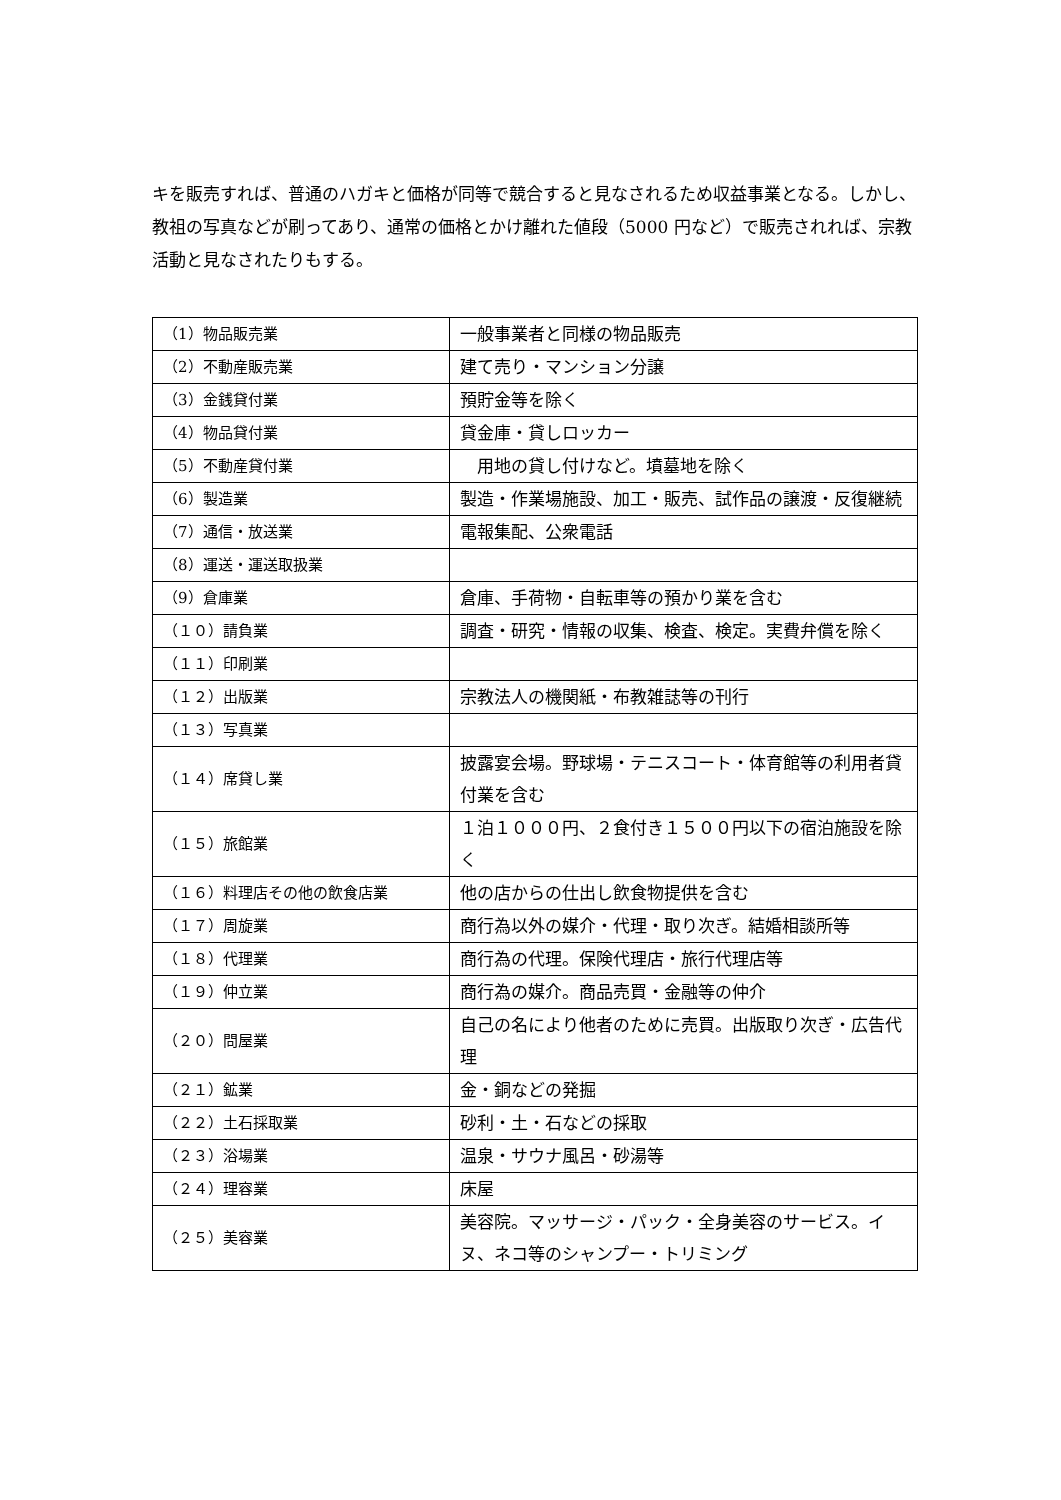キを販売すれば、普通のハガキと価格が同等で競合すると見なされるため収益事業となる。しかし、教祖の写真などが刷ってあり、通常の価格とかけ離れた値段（5000 円など）で販売されれば、宗教活動と見なされたりもする。
| （1）物品販売業 | 一般事業者と同様の物品販売 |
| （2）不動産販売業 | 建て売り・マンション分譲 |
| （3）金銭貸付業 | 預貯金等を除く |
| （4）物品貸付業 | 貸金庫・貸しロッカー |
| （5）不動産貸付業 | 用地の貸し付けなど。墳墓地を除く |
| （6）製造業 | 製造・作業場施設、加工・販売、試作品の譲渡・反復継続 |
| （7）通信・放送業 | 電報集配、公衆電話 |
| （8）運送・運送取扱業 | |
| （9）倉庫業 | 倉庫、手荷物・自転車等の預かり業を含む |
| （１０）請負業 | 調査・研究・情報の収集、検査、検定。実費弁償を除く |
| （１１）印刷業 | |
| （１２）出版業 | 宗教法人の機関紙・布教雑誌等の刊行 |
| （１３）写真業 | |
| （１４）席貸し業 | 披露宴会場。野球場・テニスコート・体育館等の利用者貸付業を含む |
| （１５）旅館業 | １泊１０００円、２食付き１５００円以下の宿泊施設を除く |
| （１６）料理店その他の飲食店業 | 他の店からの仕出し飲食物提供を含む |
| （１７）周旋業 | 商行為以外の媒介・代理・取り次ぎ。結婚相談所等 |
| （１８）代理業 | 商行為の代理。保険代理店・旅行代理店等 |
| （１９）仲立業 | 商行為の媒介。商品売買・金融等の仲介 |
| （２０）問屋業 | 自己の名により他者のために売買。出版取り次ぎ・広告代理 |
| （２１）鉱業 | 金・銅などの発掘 |
| （２２）土石採取業 | 砂利・土・石などの採取 |
| （２３）浴場業 | 温泉・サウナ風呂・砂湯等 |
| （２４）理容業 | 床屋 |
| （２５）美容業 | 美容院。マッサージ・パック・全身美容のサービス。イヌ、ネコ等のシャンプー・トリミング |